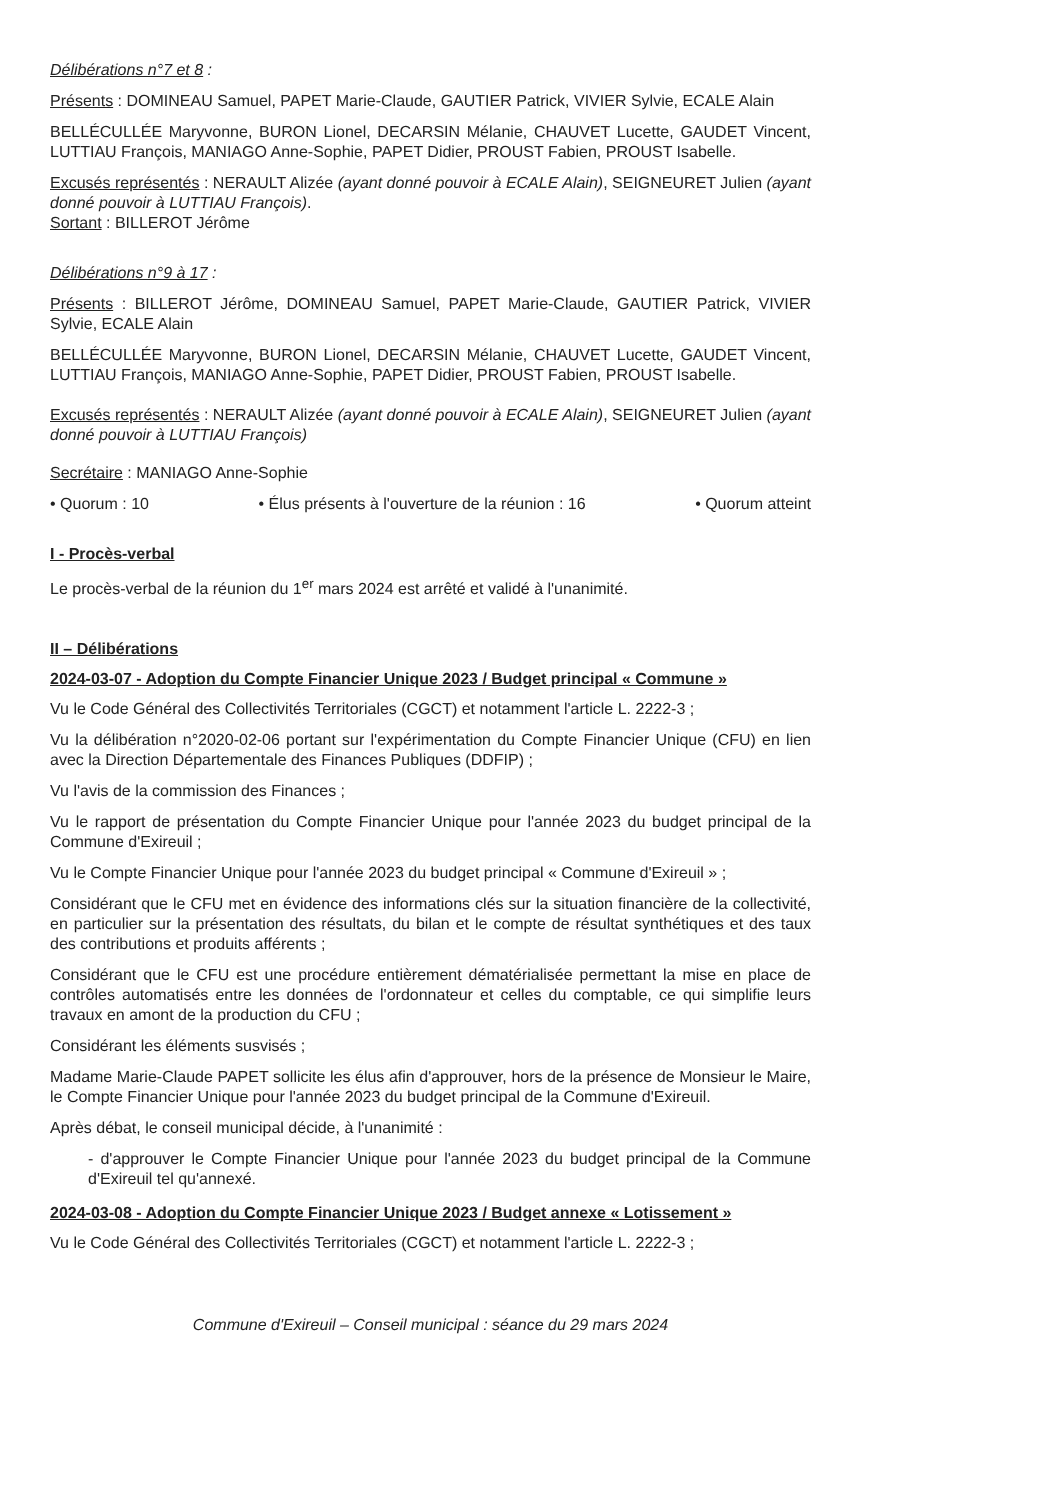Délibérations n°7 et 8 :
Présents : DOMINEAU Samuel, PAPET Marie-Claude, GAUTIER Patrick, VIVIER Sylvie, ECALE Alain
BELLÉCULLÉE Maryvonne, BURON Lionel, DECARSIN Mélanie, CHAUVET Lucette, GAUDET Vincent, LUTTIAU François, MANIAGO Anne-Sophie, PAPET Didier, PROUST Fabien, PROUST Isabelle.
Excusés représentés : NERAULT Alizée (ayant donné pouvoir à ECALE Alain), SEIGNEURET Julien (ayant donné pouvoir à LUTTIAU François).
Sortant : BILLEROT Jérôme
Délibérations n°9 à 17 :
Présents : BILLEROT Jérôme, DOMINEAU Samuel, PAPET Marie-Claude, GAUTIER Patrick, VIVIER Sylvie, ECALE Alain
BELLÉCULLÉE Maryvonne, BURON Lionel, DECARSIN Mélanie, CHAUVET Lucette, GAUDET Vincent, LUTTIAU François, MANIAGO Anne-Sophie, PAPET Didier, PROUST Fabien, PROUST Isabelle.
Excusés représentés : NERAULT Alizée (ayant donné pouvoir à ECALE Alain), SEIGNEURET Julien (ayant donné pouvoir à LUTTIAU François)
Secrétaire : MANIAGO Anne-Sophie
• Quorum : 10 • Élus présents à l'ouverture de la réunion : 16 • Quorum atteint
I - Procès-verbal
Le procès-verbal de la réunion du 1<sup>er</sup> mars 2024 est arrêté et validé à l'unanimité.
II – Délibérations
2024-03-07 - Adoption du Compte Financier Unique 2023 / Budget principal « Commune »
Vu le Code Général des Collectivités Territoriales (CGCT) et notamment l'article L. 2222-3 ;
Vu la délibération n°2020-02-06 portant sur l'expérimentation du Compte Financier Unique (CFU) en lien avec la Direction Départementale des Finances Publiques (DDFIP) ;
Vu l'avis de la commission des Finances ;
Vu le rapport de présentation du Compte Financier Unique pour l'année 2023 du budget principal de la Commune d'Exireuil ;
Vu le Compte Financier Unique pour l'année 2023 du budget principal « Commune d'Exireuil » ;
Considérant que le CFU met en évidence des informations clés sur la situation financière de la collectivité, en particulier sur la présentation des résultats, du bilan et le compte de résultat synthétiques et des taux des contributions et produits afférents ;
Considérant que le CFU est une procédure entièrement dématérialisée permettant la mise en place de contrôles automatisés entre les données de l'ordonnateur et celles du comptable, ce qui simplifie leurs travaux en amont de la production du CFU ;
Considérant les éléments susvisés ;
Madame Marie-Claude PAPET sollicite les élus afin d'approuver, hors de la présence de Monsieur le Maire, le Compte Financier Unique pour l'année 2023 du budget principal de la Commune d'Exireuil.
Après débat, le conseil municipal décide, à l'unanimité :
- d'approuver le Compte Financier Unique pour l'année 2023 du budget principal de la Commune d'Exireuil tel qu'annexé.
2024-03-08 - Adoption du Compte Financier Unique 2023 / Budget annexe « Lotissement »
Vu le Code Général des Collectivités Territoriales (CGCT) et notamment l'article L. 2222-3 ;
Commune d'Exireuil – Conseil municipal : séance du 29 mars 2024